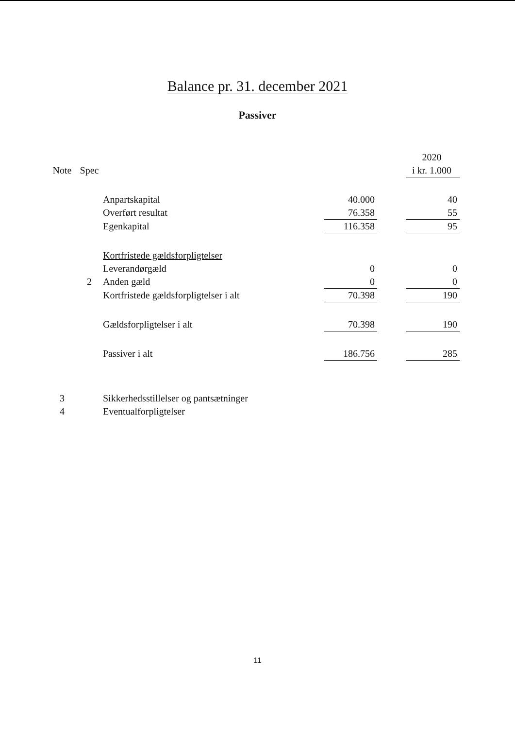Balance pr. 31. december 2021
Passiver
| | | | | | 2020 |
| --- | --- | --- | --- | --- | --- |
| Note | Spec | | | | i kr. 1.000 |
| | | Anpartskapital | 40.000 | | 40 |
| | | Overført resultat | 76.358 | | 55 |
| | | Egenkapital | 116.358 | | 95 |
| | | Kortfristede gældsforpligtelser | | | |
| | | Leverandørgæld | 0 | | 0 |
| | 2 | Anden gæld | 0 | | 0 |
| | | Kortfristede gældsforpligtelser i alt | 70.398 | | 190 |
| | | Gældsforpligtelser i alt | 70.398 | | 190 |
| | | Passiver i alt | 186.756 | | 285 |
| 3 | | Sikkerhedsstillelser og pantsætninger | | | |
| 4 | | Eventualforpligtelser | | | |
11